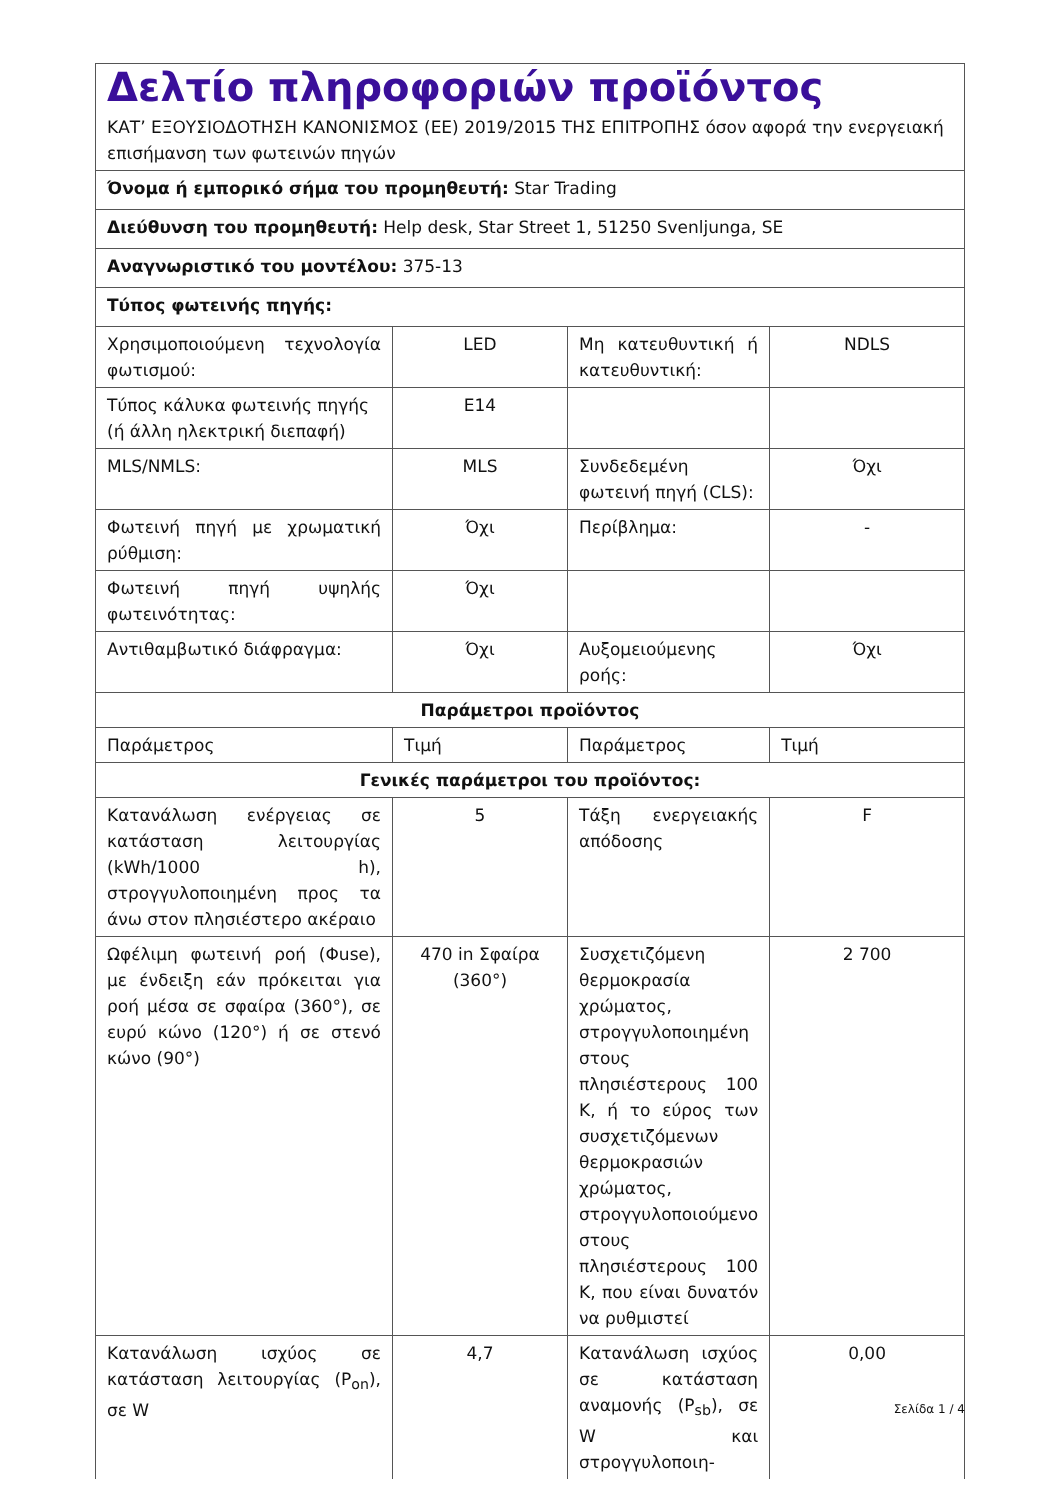| Δελτίο πληροφοριών προϊόντος ΚΑΤ’ ΕΞΟΥΣΙΟΔΟΤΗΣΗ ΚΑΝΟΝΙΣΜΟΣ (ΕΕ) 2019/2015 ΤΗΣ ΕΠΙΤΡΟΠΗΣ όσον αφορά την ενεργειακή επισήμανση των φωτεινών πηγών | | | |
| Όνομα ή εμπορικό σήμα του προμηθευτή: Star Trading | | | |
| Διεύθυνση του προμηθευτή: Help desk, Star Street 1, 51250 Svenljunga, SE | | | |
| Αναγνωριστικό του μοντέλου: 375-13 | | | |
| Τύπος φωτεινής πηγής: | | | |
| Χρησιμοποιούμενη τεχνολογία φωτισμού: | LED | Μη κατευθυντική ή κατευθυντική: | NDLS |
| Τύπος κάλυκα φωτεινής πηγής (ή άλλη ηλεκτρική διεπαφή) | E14 | | |
| MLS/NMLS: | MLS | Συνδεδεμένη φωτεινή πηγή (CLS): | Όχι |
| Φωτεινή πηγή με χρωματική ρύθμιση: | Όχι | Περίβλημα: | - |
| Φωτεινή πηγή υψηλής φωτεινότητας: | Όχι | | |
| Αντιθαμβωτικό διάφραγμα: | Όχι | Αυξομειούμενης ροής: | Όχι |
| Παράμετροι προϊόντος | | | |
| Παράμετρος | Τιμή | Παράμετρος | Τιμή |
| Γενικές παράμετροι του προϊόντος: | | | |
| Κατανάλωση ενέργειας σε κατάσταση λειτουργίας (kWh/1000 h), στρογγυλοποιημένη προς τα άνω στον πλησιέστερο ακέραιο | 5 | Τάξη ενεργειακής απόδοσης | F |
| Ωφέλιμη φωτεινή ροή (Φuse), με ένδειξη εάν πρόκειται για ροή μέσα σε σφαίρα (360°), σε ευρύ κώνο (120°) ή σε στενό κώνο (90°) | 470 in Σφαίρα (360°) | Συσχετιζόμενη θερμοκρασία χρώματος, στρογγυλοποιημένη στους πλησιέστερους 100 K, ή το εύρος των συσχετιζόμενων θερμοκρασιών χρώματος, στρογγυλοποιούμενο στους πλησιέστερους 100 K, που είναι δυνατόν να ρυθμιστεί | 2 700 |
| Κατανάλωση ισχύος σε κατάσταση λειτουργίας (P<sub>on</sub>), σε W | 4,7 | Κατανάλωση ισχύος σε κατάσταση αναμονής (P<sub>sb</sub>), σε W και στρογγυλοποιη- | 0,00 |
Σελίδα 1 / 4